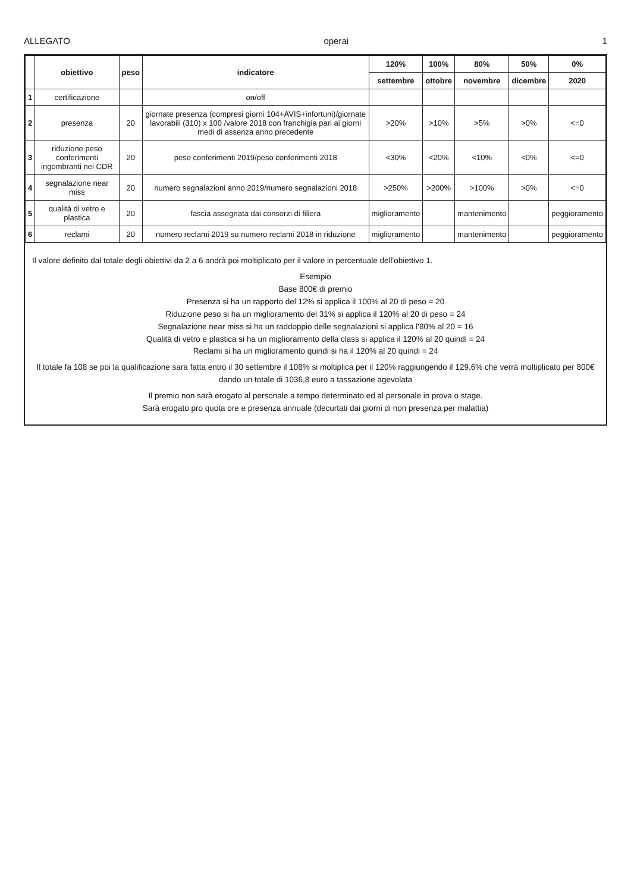ALLEGATO operai 1
| | obiettivo | peso | indicatore | 120% | 100% | 80% | 50% | 0% |
| --- | --- | --- | --- | --- | --- | --- | --- | --- |
| | | | | settembre | ottobre | novembre | dicembre | 2020 |
| 1 | certificazione | | on/off | | | | | |
| 2 | presenza | 20 | giornate presenza (compresi giorni 104+AVIS+infortuni)/giornate lavorabili (310) x 100 /valore 2018 con franchigia pari ai giorni medi di assenza anno precedente | >20% | >10% | >5% | >0% | <=0 |
| 3 | riduzione peso conferimenti ingombranti nei CDR | 20 | peso conferimenti 2019/peso conferimenti 2018 | <30% | <20% | <10% | <0% | <=0 |
| 4 | segnalazione near miss | 20 | numero segnalazioni anno 2019/numero segnalazioni 2018 | >250% | >200% | >100% | >0% | <=0 |
| 5 | qualità di vetro e plastica | 20 | fascia assegnata dai consorzi di filiera | miglioramento | | mantenimento | | peggioramento |
| 6 | reclami | 20 | numero reclami 2019 su numero reclami 2018 in riduzione | miglioramento | | mantenimento | | peggioramento |
Il valore definito dal totale degli obiettivi da 2 a 6 andrà poi moltiplicato per il valore in percentuale dell'obiettivo 1.
Esempio
Base 800€ di premio
Presenza si ha un rapporto del 12% si applica il 100% al 20 di peso = 20
Riduzione peso si ha un miglioramento del 31% si applica il 120% al 20 di peso = 24
Segnalazione near miss si ha un raddoppio delle segnalazioni si applica l'80% al 20 = 16
Qualità di vetro e plastica si ha un miglioramento della class si applica il 120% al 20 quindi = 24
Reclami si ha un miglioramento quindi si ha il 120% al 20 quindi = 24
Il totale fa 108 se poi la qualificazione sara fatta entro il 30 settembre il 108% si moltiplica per il 120% raggiungendo il 129,6% che verrà moltiplicato per 800€ dando un totale di 1036,8 euro a tassazione agevolata
Il premio non sarà erogato al personale a tempo determinato ed al personale in prova o stage.
Sarà erogato pro quota ore e presenza annuale (decurtati dai giorni di non presenza per malattia)